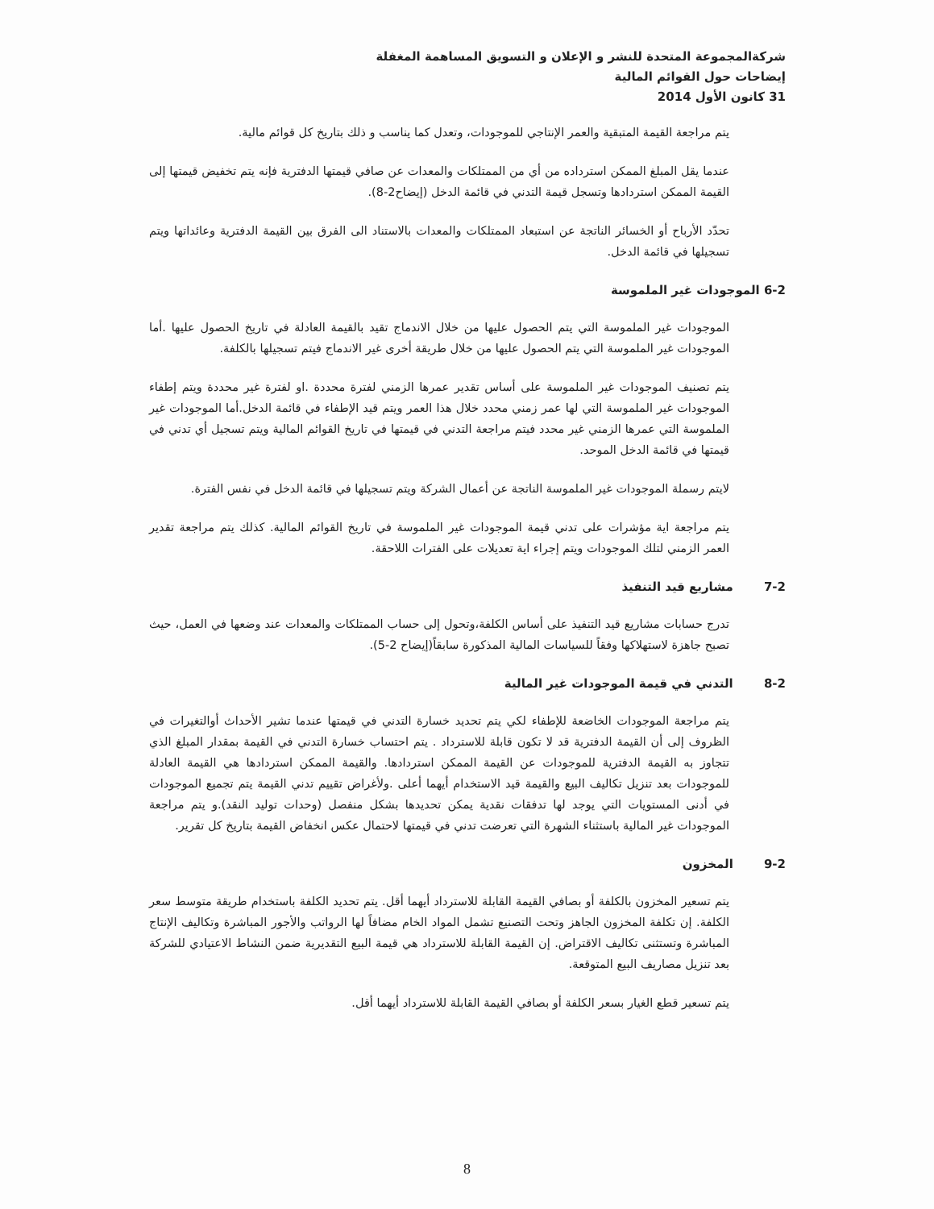شركةالمجموعة المتحدة للنشر و الإعلان و التسويق المساهمة المغفلة
إيضاحات حول القوائم المالية
31 كانون الأول 2014
يتم مراجعة القيمة المتبقية والعمر الإنتاجي للموجودات، وتعدل كما يناسب و ذلك بتاريخ كل قوائم مالية.
عندما يقل المبلغ الممكن استرداده من أي من الممتلكات والمعدات عن صافي قيمتها الدفترية فإنه يتم تخفيض قيمتها إلى القيمة الممكن استردادها وتسجل قيمة التدني في قائمة الدخل (إيضاح2-8).
تحدّد الأرباح أو الخسائر الناتجة عن استبعاد الممتلكات والمعدات بالاستناد الى الفرق بين القيمة الدفترية وعائداتها ويتم تسجيلها في قائمة الدخل.
6-2 الموجودات غير الملموسة
الموجودات غير الملموسة التي يتم الحصول عليها من خلال الاندماج تقيد بالقيمة العادلة في تاريخ الحصول عليها .أما الموجودات غير الملموسة التي يتم الحصول عليها من خلال طريقة أخرى غير الاندماج فيتم تسجيلها بالكلفة.
يتم تصنيف الموجودات غير الملموسة على أساس تقدير عمرها الزمني لفترة محددة .او لفترة غير محددة ويتم إطفاء الموجودات غير الملموسة التي لها عمر زمني محدد خلال هذا العمر ويتم قيد الإطفاء في قائمة الدخل.أما الموجودات غير الملموسة التي عمرها الزمني غير محدد فيتم مراجعة التدني في قيمتها في تاريخ القوائم المالية ويتم تسجيل أي تدني في قيمتها في قائمة الدخل الموحد.
لايتم رسملة الموجودات غير الملموسة الناتجة عن أعمال الشركة ويتم تسجيلها في قائمة الدخل في نفس الفترة.
يتم مراجعة اية مؤشرات على تدني قيمة الموجودات غير الملموسة في تاريخ القوائم المالية. كذلك يتم مراجعة تقدير العمر الزمني لتلك الموجودات ويتم إجراء اية تعديلات على الفترات اللاحقة.
7-2 مشاريع قيد التنفيذ
تدرج حسابات مشاريع قيد التنفيذ على أساس الكلفة،وتحول إلى حساب الممتلكات والمعدات عند وضعها في العمل، حيث تصبح جاهزة لاستهلاكها وفقاً للسياسات المالية المذكورة سابقاً(إيضاح 2-5).
8-2 التدني في قيمة الموجودات غير المالية
يتم مراجعة الموجودات الخاضعة للإطفاء لكي يتم تحديد خسارة التدني في قيمتها عندما تشير الأحداث أوالتغيرات في الظروف إلى أن القيمة الدفترية قد لا تكون قابلة للاسترداد . يتم احتساب خسارة التدني في القيمة بمقدار المبلغ الذي تتجاوز به القيمة الدفترية للموجودات عن القيمة الممكن استردادها. والقيمة الممكن استردادها هي القيمة العادلة للموجودات بعد تنزيل تكاليف البيع والقيمة قيد الاستخدام أيهما أعلى .ولأغراض تقييم تدني القيمة يتم تجميع الموجودات في أدنى المستويات التي يوجد لها تدفقات نقدية يمكن تحديدها بشكل منفصل (وحدات توليد النقد).و يتم مراجعة الموجودات غير المالية باستثناء الشهرة التي تعرضت تدني في قيمتها لاحتمال عكس انخفاض القيمة بتاريخ كل تقرير.
9-2 المخزون
يتم تسعير المخزون بالكلفة أو بصافي القيمة القابلة للاسترداد أيهما أقل. يتم تحديد الكلفة باستخدام طريقة متوسط سعر الكلفة. إن تكلفة المخزون الجاهز وتحت التصنيع تشمل المواد الخام مضافاً لها الرواتب والأجور المباشرة وتكاليف الإنتاج المباشرة وتستثنى تكاليف الاقتراض. إن القيمة القابلة للاسترداد هي قيمة البيع التقديرية ضمن النشاط الاعتيادي للشركة بعد تنزيل مصاريف البيع المتوقعة.
يتم تسعير قطع الغيار بسعر الكلفة أو بصافي القيمة القابلة للاسترداد أيهما أقل.
8